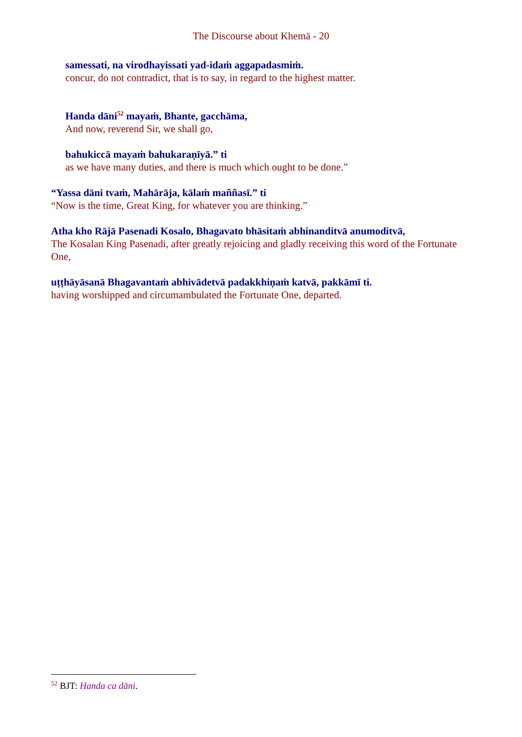The Discourse about Khemā - 20
samessati, na virodhayissati yad-idaṁ aggapadasmiṁ.
concur, do not contradict, that is to say, in regard to the highest matter.
Handa dāni<sup>52</sup> mayaṁ, Bhante, gacchāma,
And now, reverend Sir, we shall go,
bahukiccā mayaṁ bahukaraṇīyā.” ti
as we have many duties, and there is much which ought to be done.”
“Yassa dāni tvaṁ, Mahārāja, kālaṁ maññasī.” ti
“Now is the time, Great King, for whatever you are thinking.”
Atha kho Rājā Pasenadi Kosalo, Bhagavato bhāsitaṁ abhinanditvā anumoditvā,
The Kosalan King Pasenadi, after greatly rejoicing and gladly receiving this word of the Fortunate One,
uṭṭhāyāsanā Bhagavantaṁ abhivādetvā padakkhiṇaṁ katvā, pakkāmī ti.
having worshipped and circumambulated the Fortunate One, departed.
<sup>52</sup> BJT: Handa ca dāni.